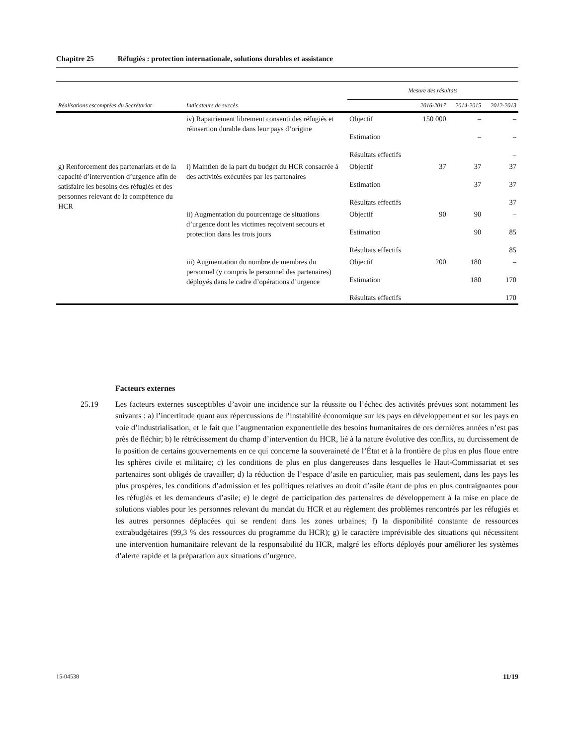Chapitre 25 Réfugiés : protection internationale, solutions durables et assistance
| Réalisations escomptées du Secrétariat | Indicateurs de succès | Mesure des résultats | | | |
| --- | --- | --- | --- | --- | --- |
| | | | 2016-2017 | 2014-2015 | 2012-2013 |
| | iv) Rapatriement librement consenti des réfugiés et réinsertion durable dans leur pays d’origine | Objectif | 150 000 | – | – |
| | | Estimation | | – | – |
| | | Résultats effectifs | | | – |
| g) Renforcement des partenariats et de la capacité d’intervention d’urgence afin de satisfaire les besoins des réfugiés et des personnes relevant de la compétence du HCR | i) Maintien de la part du budget du HCR consacrée à des activités exécutées par les partenaires | Objectif | 37 | 37 | 37 |
| | | Estimation | | 37 | 37 |
| | | Résultats effectifs | | | 37 |
| | ii) Augmentation du pourcentage de situations d’urgence dont les victimes reçoivent secours et protection dans les trois jours | Objectif | 90 | 90 | – |
| | | Estimation | | 90 | 85 |
| | | Résultats effectifs | | | 85 |
| | iii) Augmentation du nombre de membres du personnel (y compris le personnel des partenaires) déployés dans le cadre d’opérations d’urgence | Objectif | 200 | 180 | – |
| | | Estimation | | 180 | 170 |
| | | Résultats effectifs | | | 170 |
Facteurs externes
25.19 Les facteurs externes susceptibles d’avoir une incidence sur la réussite ou l’échec des activités prévues sont notamment les suivants : a) l’incertitude quant aux répercussions de l’instabilité économique sur les pays en développement et sur les pays en voie d’industrialisation, et le fait que l’augmentation exponentielle des besoins humanitaires de ces dernières années n’est pas près de fléchir; b) le rétrécissement du champ d’intervention du HCR, lié à la nature évolutive des conflits, au durcissement de la position de certains gouvernements en ce qui concerne la souveraineté de l’État et à la frontière de plus en plus floue entre les sphères civile et militaire; c) les conditions de plus en plus dangereuses dans lesquelles le Haut-Commissariat et ses partenaires sont obligés de travailler; d) la réduction de l’espace d’asile en particulier, mais pas seulement, dans les pays les plus prospères, les conditions d’admission et les politiques relatives au droit d’asile étant de plus en plus contraignantes pour les réfugiés et les demandeurs d’asile; e) le degré de participation des partenaires de développement à la mise en place de solutions viables pour les personnes relevant du mandat du HCR et au règlement des problèmes rencontrés par les réfugiés et les autres personnes déplacées qui se rendent dans les zones urbaines; f) la disponibilité constante de ressources extrabudgétaires (99,3 % des ressources du programme du HCR); g) le caractère imprévisible des situations qui nécessitent une intervention humanitaire relevant de la responsabilité du HCR, malgré les efforts déployés pour améliorer les systèmes d’alerte rapide et la préparation aux situations d’urgence.
15-04538 11/19